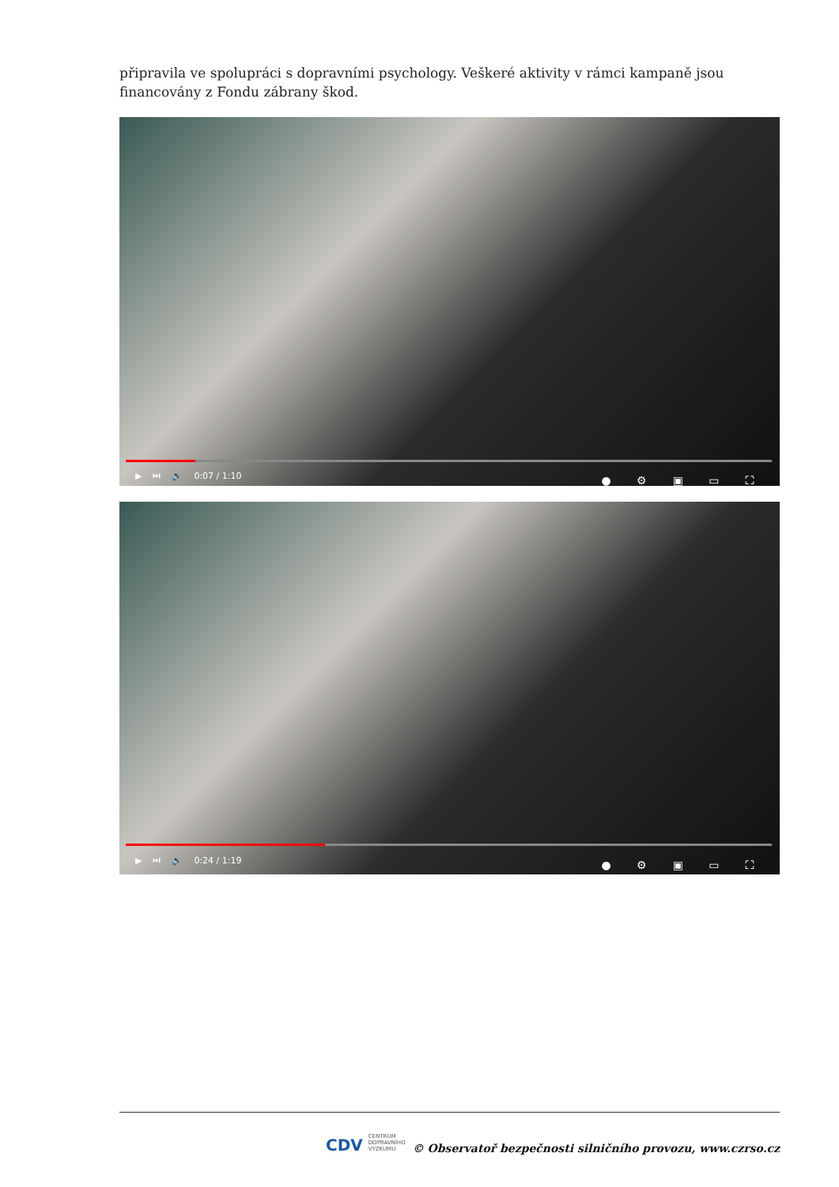připravila ve spolupráci s dopravními psychology. Veškeré aktivity v rámci kampaně jsou financovány z Fondu zábrany škod.
▶ ⏭ 🔈 0:07 / 1:10 ● ⚙ ▣ ▭ ⛶
▶ ⏭ 🔈 0:24 / 1:19 ● ⚙ ▣ ▭ ⛶
CDV CENTRUM
DOPRAVNÍHO
VÝZKUMU
© Observatoř bezpečnosti silničního provozu, www.czrso.cz